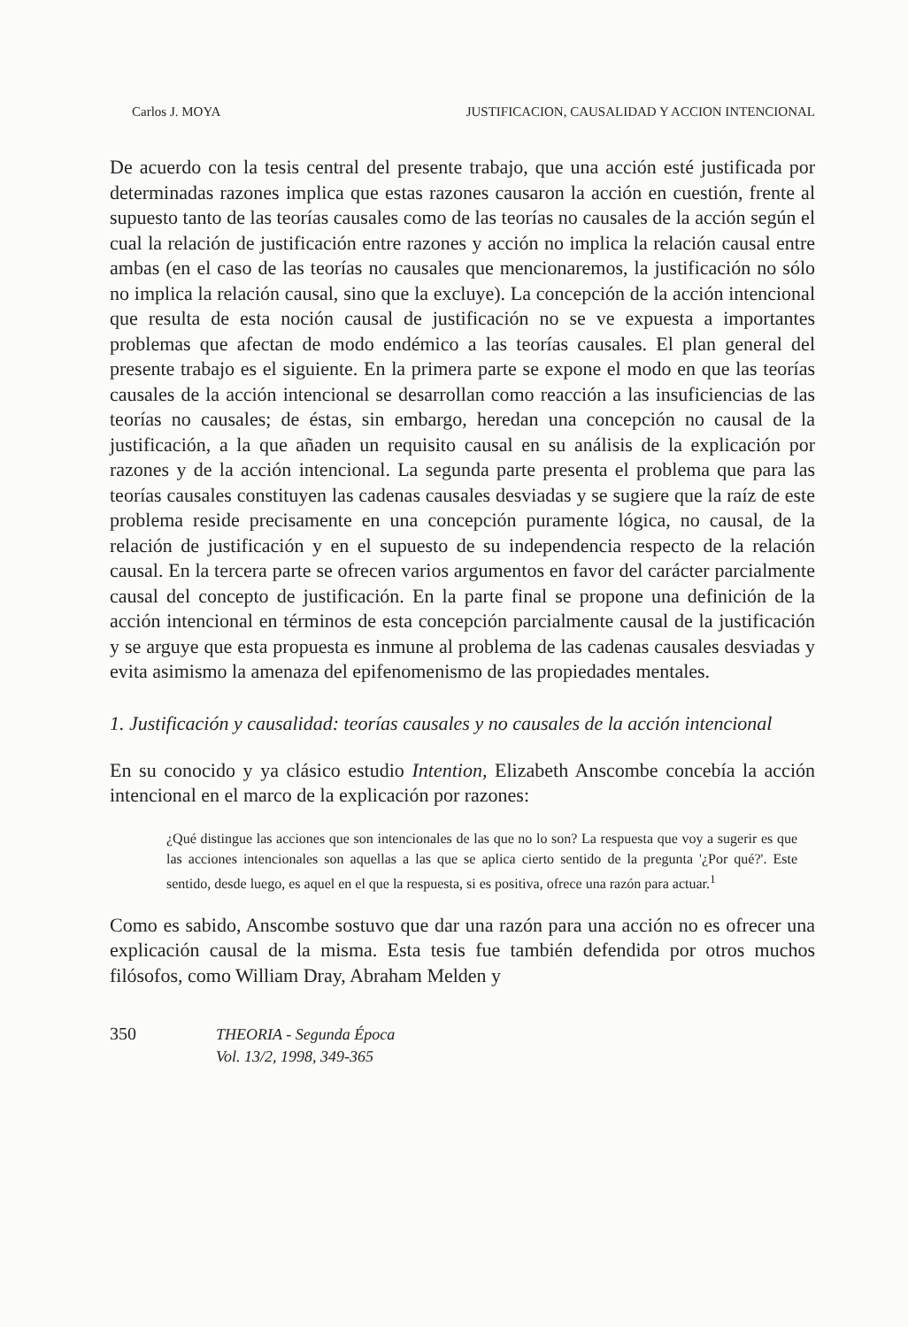Carlos J. MOYA JUSTIFICACION, CAUSALIDAD Y ACCION INTENCIONAL
De acuerdo con la tesis central del presente trabajo, que una acción esté justificada por determinadas razones implica que estas razones causaron la acción en cuestión, frente al supuesto tanto de las teorías causales como de las teorías no causales de la acción según el cual la relación de justificación entre razones y acción no implica la relación causal entre ambas (en el caso de las teorías no causales que mencionaremos, la justificación no sólo no implica la relación causal, sino que la excluye). La concepción de la acción intencional que resulta de esta noción causal de justificación no se ve expuesta a importantes problemas que afectan de modo endémico a las teorías causales. El plan general del presente trabajo es el siguiente. En la primera parte se expone el modo en que las teorías causales de la acción intencional se desarrollan como reacción a las insuficiencias de las teorías no causales; de éstas, sin embargo, heredan una concepción no causal de la justificación, a la que añaden un requisito causal en su análisis de la explicación por razones y de la acción intencional. La segunda parte presenta el problema que para las teorías causales constituyen las cadenas causales desviadas y se sugiere que la raíz de este problema reside precisamente en una concepción puramente lógica, no causal, de la relación de justificación y en el supuesto de su independencia respecto de la relación causal. En la tercera parte se ofrecen varios argumentos en favor del carácter parcialmente causal del concepto de justificación. En la parte final se propone una definición de la acción intencional en términos de esta concepción parcialmente causal de la justificación y se arguye que esta propuesta es inmune al problema de las cadenas causales desviadas y evita asimismo la amenaza del epifenomenismo de las propiedades mentales.
1. Justificación y causalidad: teorías causales y no causales de la acción intencional
En su conocido y ya clásico estudio Intention, Elizabeth Anscombe concebía la acción intencional en el marco de la explicación por razones:
¿Qué distingue las acciones que son intencionales de las que no lo son? La respuesta que voy a sugerir es que las acciones intencionales son aquellas a las que se aplica cierto sentido de la pregunta '¿Por qué?'. Este sentido, desde luego, es aquel en el que la respuesta, si es positiva, ofrece una razón para actuar.<sup>1</sup>
Como es sabido, Anscombe sostuvo que dar una razón para una acción no es ofrecer una explicación causal de la misma. Esta tesis fue también defendida por otros muchos filósofos, como William Dray, Abraham Melden y
350 THEORIA - Segunda Época
Vol. 13/2, 1998, 349-365